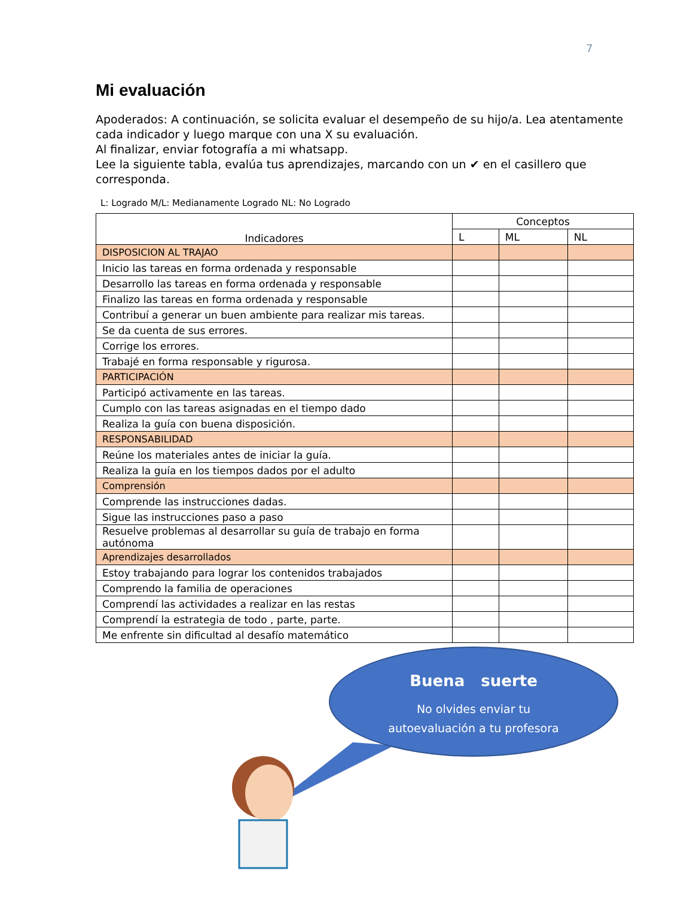7
Mi evaluación
Apoderados: A continuación, se solicita evaluar el desempeño de su hijo/a. Lea atentamente cada indicador y luego marque con una X su evaluación.
Al finalizar, enviar fotografía a mi whatsapp.
Lee la siguiente tabla, evalúa tus aprendizajes, marcando con un ✔ en el casillero que corresponda.
L: Logrado M/L: Medianamente Logrado NL: No Logrado
| Indicadores | Conceptos | | |
| --- | --- | --- | --- |
| | L | ML | NL |
| DISPOSICION AL TRAJAO | | | |
| Inicio las tareas en forma ordenada y responsable | | | |
| Desarrollo las tareas en forma ordenada y responsable | | | |
| Finalizo las tareas en forma ordenada y responsable | | | |
| Contribuí a generar un buen ambiente para realizar mis tareas. | | | |
| Se da cuenta de sus errores. | | | |
| Corrige los errores. | | | |
| Trabajé en forma responsable y rigurosa. | | | |
| PARTICIPACIÓN | | | |
| Participó activamente en las tareas. | | | |
| Cumplo con las tareas asignadas en el tiempo dado | | | |
| Realiza la guía con buena disposición. | | | |
| RESPONSABILIDAD | | | |
| Reúne los materiales antes de iniciar la guía. | | | |
| Realiza la guía en los tiempos dados por el adulto | | | |
| Comprensión | | | |
| Comprende las instrucciones dadas. | | | |
| Sigue las instrucciones paso a paso | | | |
| Resuelve problemas al desarrollar su guía de trabajo en forma autónoma | | | |
| Aprendizajes desarrollados | | | |
| Estoy trabajando para lograr los contenidos trabajados | | | |
| Comprendo la familia de operaciones | | | |
| Comprendí las actividades a realizar en las restas | | | |
| Comprendí la estrategia de todo , parte, parte. | | | |
| Me enfrente sin dificultad al desafío matemático | | | |
Buena suerte
No olvides enviar tu
autoevaluación a tu profesora